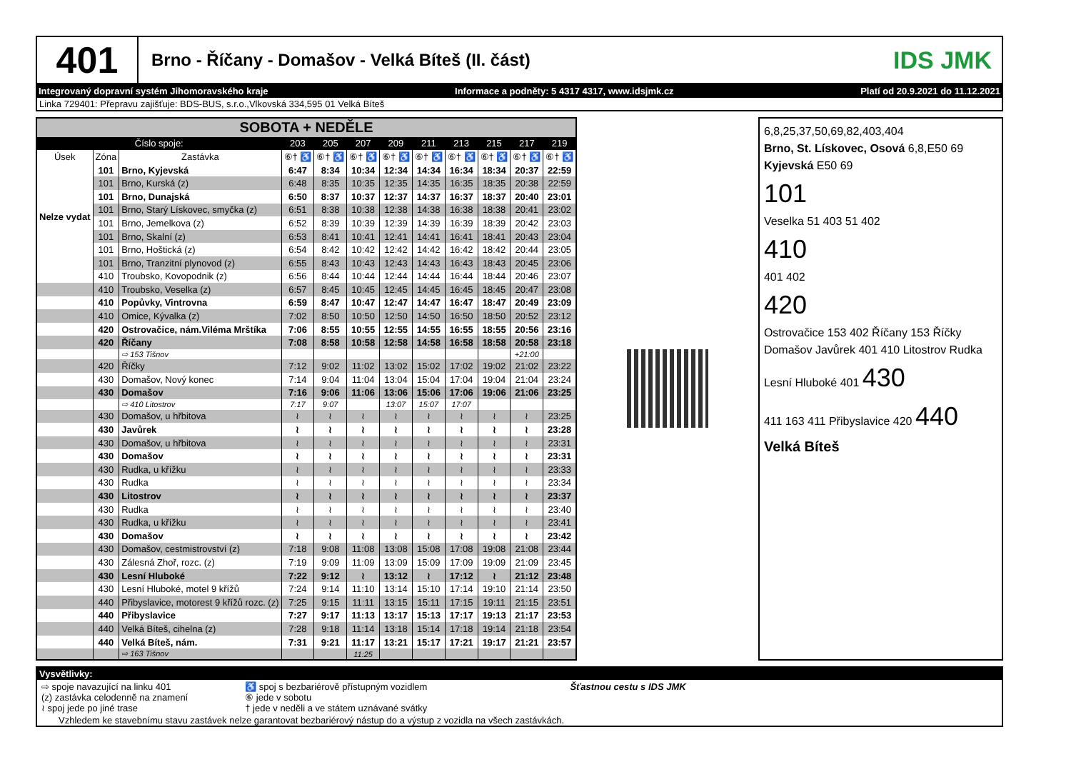401
Brno - Říčany - Domašov - Velká Bíteš (II. část)
IDS JMK
Integrovaný dopravní systém Jihomoravského kraje Informace a podněty: 5 4317 4317, www.idsjmk.cz Platí od 20.9.2021 do 11.12.2021
Linka 729401: Přepravu zajišťuje: BDS-BUS, s.r.o.,Vlkovská 334,595 01 Velká Bíteš
| SOBOTA + NEDĚLE | | | | | | | | | | | |
| Číslo spoje: | | | 203 | 205 | 207 | 209 | 211 | 213 | 215 | 217 | 219 |
| Úsek | Zóna | Zastávka | ⑥† ♿ | ⑥† ♿ | ⑥† ♿ | ⑥† ♿ | ⑥† ♿ | ⑥† ♿ | ⑥† ♿ | ⑥† ♿ | ⑥† ♿ |
| Nelze vydat | 101 | Brno, Kyjevská | 6:47 | 8:34 | 10:34 | 12:34 | 14:34 | 16:34 | 18:34 | 20:37 | 22:59 |
| | 101 | Brno, Kurská (z) | 6:48 | 8:35 | 10:35 | 12:35 | 14:35 | 16:35 | 18:35 | 20:38 | 22:59 |
| | 101 | Brno, Dunajská | 6:50 | 8:37 | 10:37 | 12:37 | 14:37 | 16:37 | 18:37 | 20:40 | 23:01 |
| | 101 | Brno, Starý Lískovec, smyčka (z) | 6:51 | 8:38 | 10:38 | 12:38 | 14:38 | 16:38 | 18:38 | 20:41 | 23:02 |
| | 101 | Brno, Jemelkova (z) | 6:52 | 8:39 | 10:39 | 12:39 | 14:39 | 16:39 | 18:39 | 20:42 | 23:03 |
| | 101 | Brno, Skalní (z) | 6:53 | 8:41 | 10:41 | 12:41 | 14:41 | 16:41 | 18:41 | 20:43 | 23:04 |
| | 101 | Brno, Hoštická (z) | 6:54 | 8:42 | 10:42 | 12:42 | 14:42 | 16:42 | 18:42 | 20:44 | 23:05 |
| | 101 | Brno, Tranzitní plynovod (z) | 6:55 | 8:43 | 10:43 | 12:43 | 14:43 | 16:43 | 18:43 | 20:45 | 23:06 |
| | 410 | Troubsko, Kovopodnik (z) | 6:56 | 8:44 | 10:44 | 12:44 | 14:44 | 16:44 | 18:44 | 20:46 | 23:07 |
| | 410 | Troubsko, Veselka (z) | 6:57 | 8:45 | 10:45 | 12:45 | 14:45 | 16:45 | 18:45 | 20:47 | 23:08 |
| | 410 | Popůvky, Vintrovna | 6:59 | 8:47 | 10:47 | 12:47 | 14:47 | 16:47 | 18:47 | 20:49 | 23:09 |
| | 410 | Omice, Kývalka (z) | 7:02 | 8:50 | 10:50 | 12:50 | 14:50 | 16:50 | 18:50 | 20:52 | 23:12 |
| | 420 | Ostrovačice, nám.Viléma Mrštíka | 7:06 | 8:55 | 10:55 | 12:55 | 14:55 | 16:55 | 18:55 | 20:56 | 23:16 |
| | 420 | Říčany | 7:08 | 8:58 | 10:58 | 12:58 | 14:58 | 16:58 | 18:58 | 20:58 | 23:18 |
| | | ⇨ 153 Tišnov | | | | | | | | +21:00 | |
| | 420 | Říčky | 7:12 | 9:02 | 11:02 | 13:02 | 15:02 | 17:02 | 19:02 | 21:02 | 23:22 |
| | 430 | Domašov, Nový konec | 7:14 | 9:04 | 11:04 | 13:04 | 15:04 | 17:04 | 19:04 | 21:04 | 23:24 |
| | 430 | Domašov | 7:16 | 9:06 | 11:06 | 13:06 | 15:06 | 17:06 | 19:06 | 21:06 | 23:25 |
| | | ⇨ 410 Litostrov | 7:17 | 9:07 | | 13:07 | 15:07 | 17:07 | | | |
| | 430 | Domašov, u hřbitova | ≀ | ≀ | ≀ | ≀ | ≀ | ≀ | ≀ | ≀ | 23:25 |
| | 430 | Javůrek | ≀ | ≀ | ≀ | ≀ | ≀ | ≀ | ≀ | ≀ | 23:28 |
| | 430 | Domašov, u hřbitova | ≀ | ≀ | ≀ | ≀ | ≀ | ≀ | ≀ | ≀ | 23:31 |
| | 430 | Domašov | ≀ | ≀ | ≀ | ≀ | ≀ | ≀ | ≀ | ≀ | 23:31 |
| | 430 | Rudka, u křížku | ≀ | ≀ | ≀ | ≀ | ≀ | ≀ | ≀ | ≀ | 23:33 |
| | 430 | Rudka | ≀ | ≀ | ≀ | ≀ | ≀ | ≀ | ≀ | ≀ | 23:34 |
| | 430 | Litostrov | ≀ | ≀ | ≀ | ≀ | ≀ | ≀ | ≀ | ≀ | 23:37 |
| | 430 | Rudka | ≀ | ≀ | ≀ | ≀ | ≀ | ≀ | ≀ | ≀ | 23:40 |
| | 430 | Rudka, u křížku | ≀ | ≀ | ≀ | ≀ | ≀ | ≀ | ≀ | ≀ | 23:41 |
| | 430 | Domašov | ≀ | ≀ | ≀ | ≀ | ≀ | ≀ | ≀ | ≀ | 23:42 |
| | 430 | Domašov, cestmistrovství (z) | 7:18 | 9:08 | 11:08 | 13:08 | 15:08 | 17:08 | 19:08 | 21:08 | 23:44 |
| | 430 | Zálesná Zhoř, rozc. (z) | 7:19 | 9:09 | 11:09 | 13:09 | 15:09 | 17:09 | 19:09 | 21:09 | 23:45 |
| | 430 | Lesní Hluboké | 7:22 | 9:12 | ≀ | 13:12 | ≀ | 17:12 | ≀ | 21:12 | 23:48 |
| | 430 | Lesní Hluboké, motel 9 křížů | 7:24 | 9:14 | 11:10 | 13:14 | 15:10 | 17:14 | 19:10 | 21:14 | 23:50 |
| | 440 | Přibyslavice, motorest 9 křížů rozc. (z) | 7:25 | 9:15 | 11:11 | 13:15 | 15:11 | 17:15 | 19:11 | 21:15 | 23:51 |
| | 440 | Přibyslavice | 7:27 | 9:17 | 11:13 | 13:17 | 15:13 | 17:17 | 19:13 | 21:17 | 23:53 |
| | 440 | Velká Bíteš, cihelna (z) | 7:28 | 9:18 | 11:14 | 13:18 | 15:14 | 17:18 | 19:14 | 21:18 | 23:54 |
| | 440 | Velká Bíteš, nám. | 7:31 | 9:21 | 11:17 | 13:21 | 15:17 | 17:21 | 19:17 | 21:21 | 23:57 |
| | | ⇨ 163 Tišnov | | | 11:25 | | | | | | |
6,8,25,37,50,69,82,403,404
Brno, St. Lískovec, Osová 6,8,E50 69 Kyjevská E50 69
101
Veselka 51 403 51 402
410
401 402
420
Ostrovačice 153 402 Říčany 153 Říčky
Domašov Javůrek 401 410 Litostrov Rudka
Lesní Hluboké 401 430
411 163 411 Přibyslavice 420 440
Velká Bíteš
Vysvětlivky:
⇨ spoje navazující na linku 401
(z) zastávka celodenně na znamení
≀ spoj jede po jiné trase
♿ spoj s bezbariérově přístupným vozidlem
⑥ jede v sobotu
† jede v neděli a ve státem uznávané svátky
Šťastnou cestu s IDS JMK
Vzhledem ke stavebnímu stavu zastávek nelze garantovat bezbariérový nástup do a výstup z vozidla na všech zastávkách.